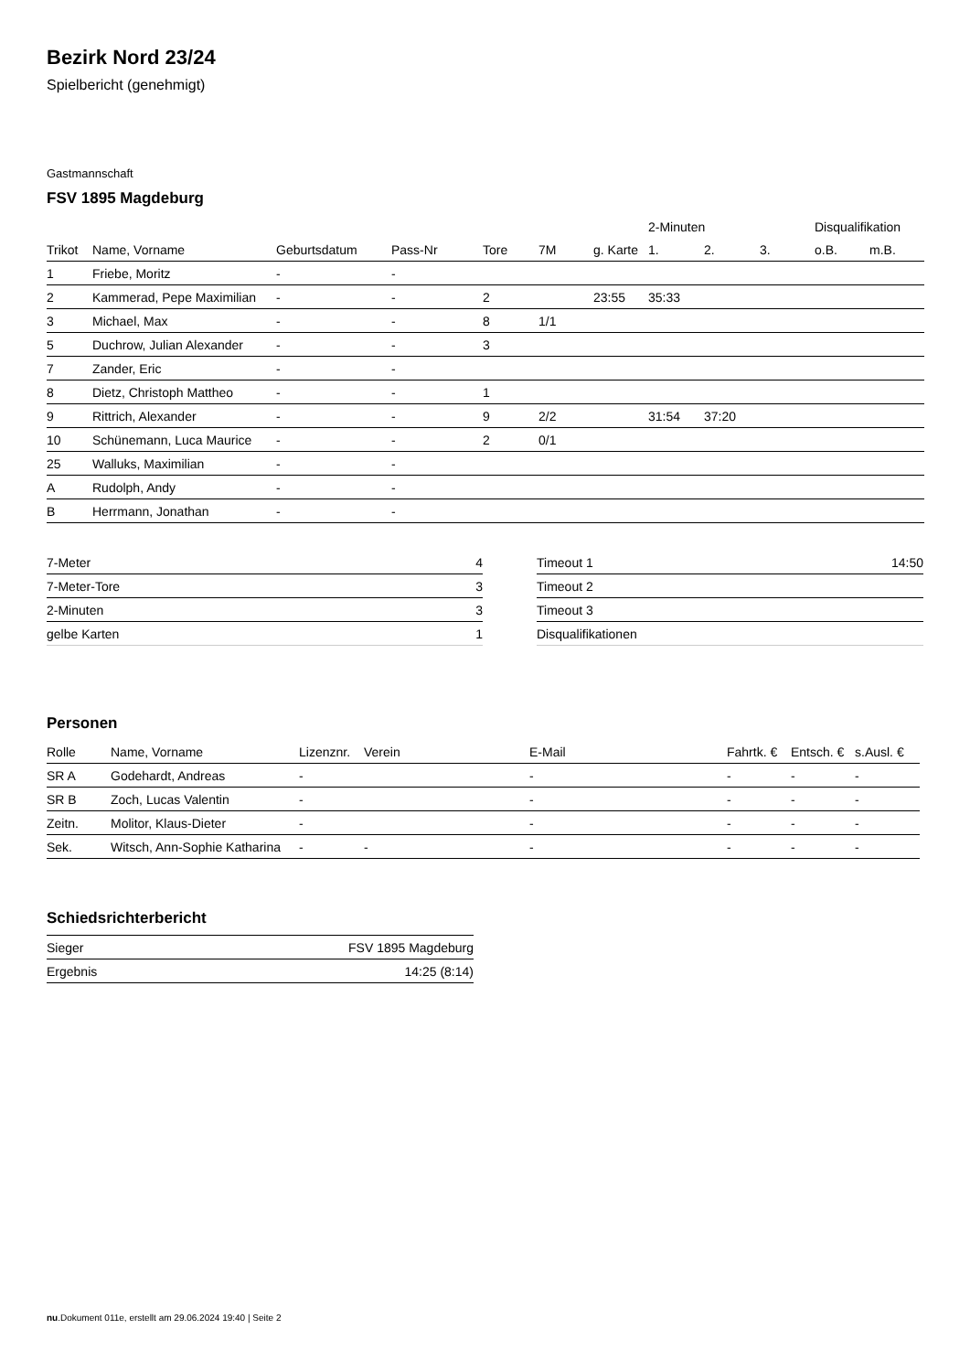Bezirk Nord 23/24
Spielbericht (genehmigt)
Gastmannschaft
FSV 1895 Magdeburg
| | | | | | | | 2-Minuten | | | Disqualifikation | |
| --- | --- | --- | --- | --- | --- | --- | --- | --- | --- | --- | --- |
| Trikot | Name, Vorname | Geburtsdatum | Pass-Nr | Tore | 7M | g. Karte | 1. | 2. | 3. | o.B. | m.B. |
| 1 | Friebe, Moritz | - | - | | | | | | | | |
| 2 | Kammerad, Pepe Maximilian | - | - | 2 | | 23:55 | 35:33 | | | | |
| 3 | Michael, Max | - | - | 8 | 1/1 | | | | | | |
| 5 | Duchrow, Julian Alexander | - | - | 3 | | | | | | | |
| 7 | Zander, Eric | - | - | | | | | | | | |
| 8 | Dietz, Christoph Mattheo | - | - | 1 | | | | | | | |
| 9 | Rittrich, Alexander | - | - | 9 | 2/2 | | 31:54 | 37:20 | | | |
| 10 | Schünemann, Luca Maurice | - | - | 2 | 0/1 | | | | | | |
| 25 | Walluks, Maximilian | - | - | | | | | | | | |
| A | Rudolph, Andy | - | - | | | | | | | | |
| B | Herrmann, Jonathan | - | - | | | | | | | | |
| 7-Meter | 4 |
| 7-Meter-Tore | 3 |
| 2-Minuten | 3 |
| gelbe Karten | 1 |
| Timeout 1 | 14:50 |
| Timeout 2 | |
| Timeout 3 | |
| Disqualifikationen | |
Personen
| Rolle | Name, Vorname | Lizenznr. | Verein | E-Mail | Fahrtk. € | Entsch. € | s.Ausl. € |
| --- | --- | --- | --- | --- | --- | --- | --- |
| SR A | Godehardt, Andreas | - | | - | - | - | - |
| SR B | Zoch, Lucas Valentin | - | | - | - | - | - |
| Zeitn. | Molitor, Klaus-Dieter | - | | - | - | - | - |
| Sek. | Witsch, Ann-Sophie Katharina | - | - | - | - | - | - |
Schiedsrichterbericht
| Sieger | FSV 1895 Magdeburg |
| Ergebnis | 14:25 (8:14) |
nu.Dokument 011e, erstellt am 29.06.2024 19:40 | Seite 2